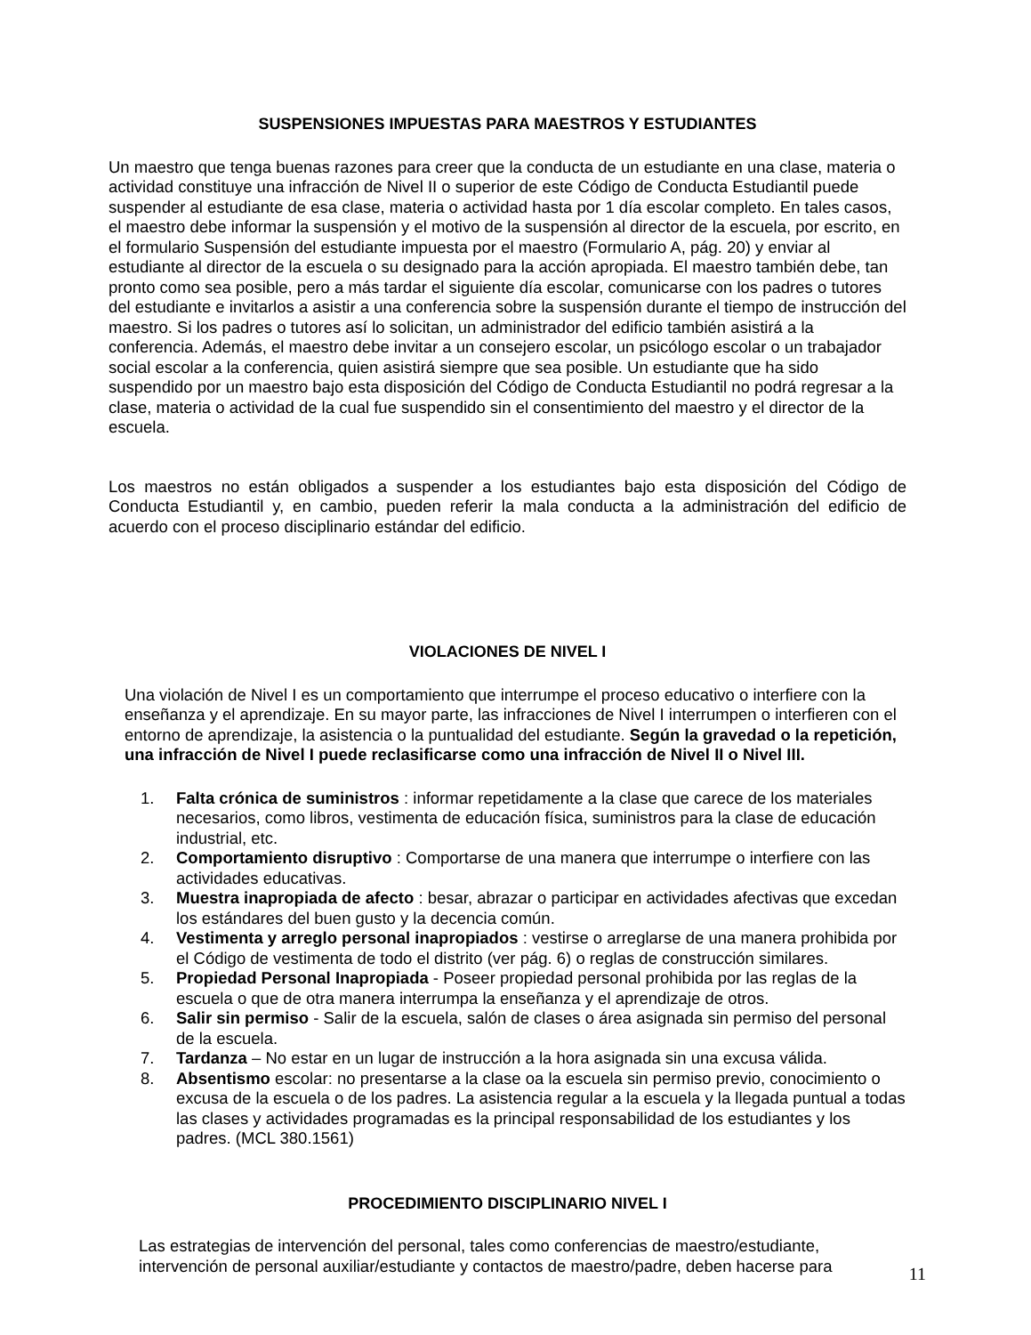SUSPENSIONES IMPUESTAS PARA MAESTROS Y ESTUDIANTES
Un maestro que tenga buenas razones para creer que la conducta de un estudiante en una clase, materia o actividad constituye una infracción de Nivel II o superior de este Código de Conducta Estudiantil puede suspender al estudiante de esa clase, materia o actividad hasta por 1 día escolar completo. En tales casos, el maestro debe informar la suspensión y el motivo de la suspensión al director de la escuela, por escrito, en el formulario Suspensión del estudiante impuesta por el maestro (Formulario A, pág. 20) y enviar al estudiante al director de la escuela o su designado para la acción apropiada. El maestro también debe, tan pronto como sea posible, pero a más tardar el siguiente día escolar, comunicarse con los padres o tutores del estudiante e invitarlos a asistir a una conferencia sobre la suspensión durante el tiempo de instrucción del maestro. Si los padres o tutores así lo solicitan, un administrador del edificio también asistirá a la conferencia. Además, el maestro debe invitar a un consejero escolar, un psicólogo escolar o un trabajador social escolar a la conferencia, quien asistirá siempre que sea posible. Un estudiante que ha sido suspendido por un maestro bajo esta disposición del Código de Conducta Estudiantil no podrá regresar a la clase, materia o actividad de la cual fue suspendido sin el consentimiento del maestro y el director de la escuela.
Los maestros no están obligados a suspender a los estudiantes bajo esta disposición del Código de Conducta Estudiantil y, en cambio, pueden referir la mala conducta a la administración del edificio de acuerdo con el proceso disciplinario estándar del edificio.
VIOLACIONES DE NIVEL I
Una violación de Nivel I es un comportamiento que interrumpe el proceso educativo o interfiere con la enseñanza y el aprendizaje. En su mayor parte, las infracciones de Nivel I interrumpen o interfieren con el entorno de aprendizaje, la asistencia o la puntualidad del estudiante. Según la gravedad o la repetición, una infracción de Nivel I puede reclasificarse como una infracción de Nivel II o Nivel III.
1. Falta crónica de suministros : informar repetidamente a la clase que carece de los materiales necesarios, como libros, vestimenta de educación física, suministros para la clase de educación industrial, etc.
2. Comportamiento disruptivo : Comportarse de una manera que interrumpe o interfiere con las actividades educativas.
3. Muestra inapropiada de afecto : besar, abrazar o participar en actividades afectivas que excedan los estándares del buen gusto y la decencia común.
4. Vestimenta y arreglo personal inapropiados : vestirse o arreglarse de una manera prohibida por el Código de vestimenta de todo el distrito (ver pág. 6) o reglas de construcción similares.
5. Propiedad Personal Inapropiada - Poseer propiedad personal prohibida por las reglas de la escuela o que de otra manera interrumpa la enseñanza y el aprendizaje de otros.
6. Salir sin permiso - Salir de la escuela, salón de clases o área asignada sin permiso del personal de la escuela.
7. Tardanza – No estar en un lugar de instrucción a la hora asignada sin una excusa válida.
8. Absentismo escolar: no presentarse a la clase oa la escuela sin permiso previo, conocimiento o excusa de la escuela o de los padres. La asistencia regular a la escuela y la llegada puntual a todas las clases y actividades programadas es la principal responsabilidad de los estudiantes y los padres. (MCL 380.1561)
PROCEDIMIENTO DISCIPLINARIO NIVEL I
Las estrategias de intervención del personal, tales como conferencias de maestro/estudiante, intervención de personal auxiliar/estudiante y contactos de maestro/padre, deben hacerse para
11